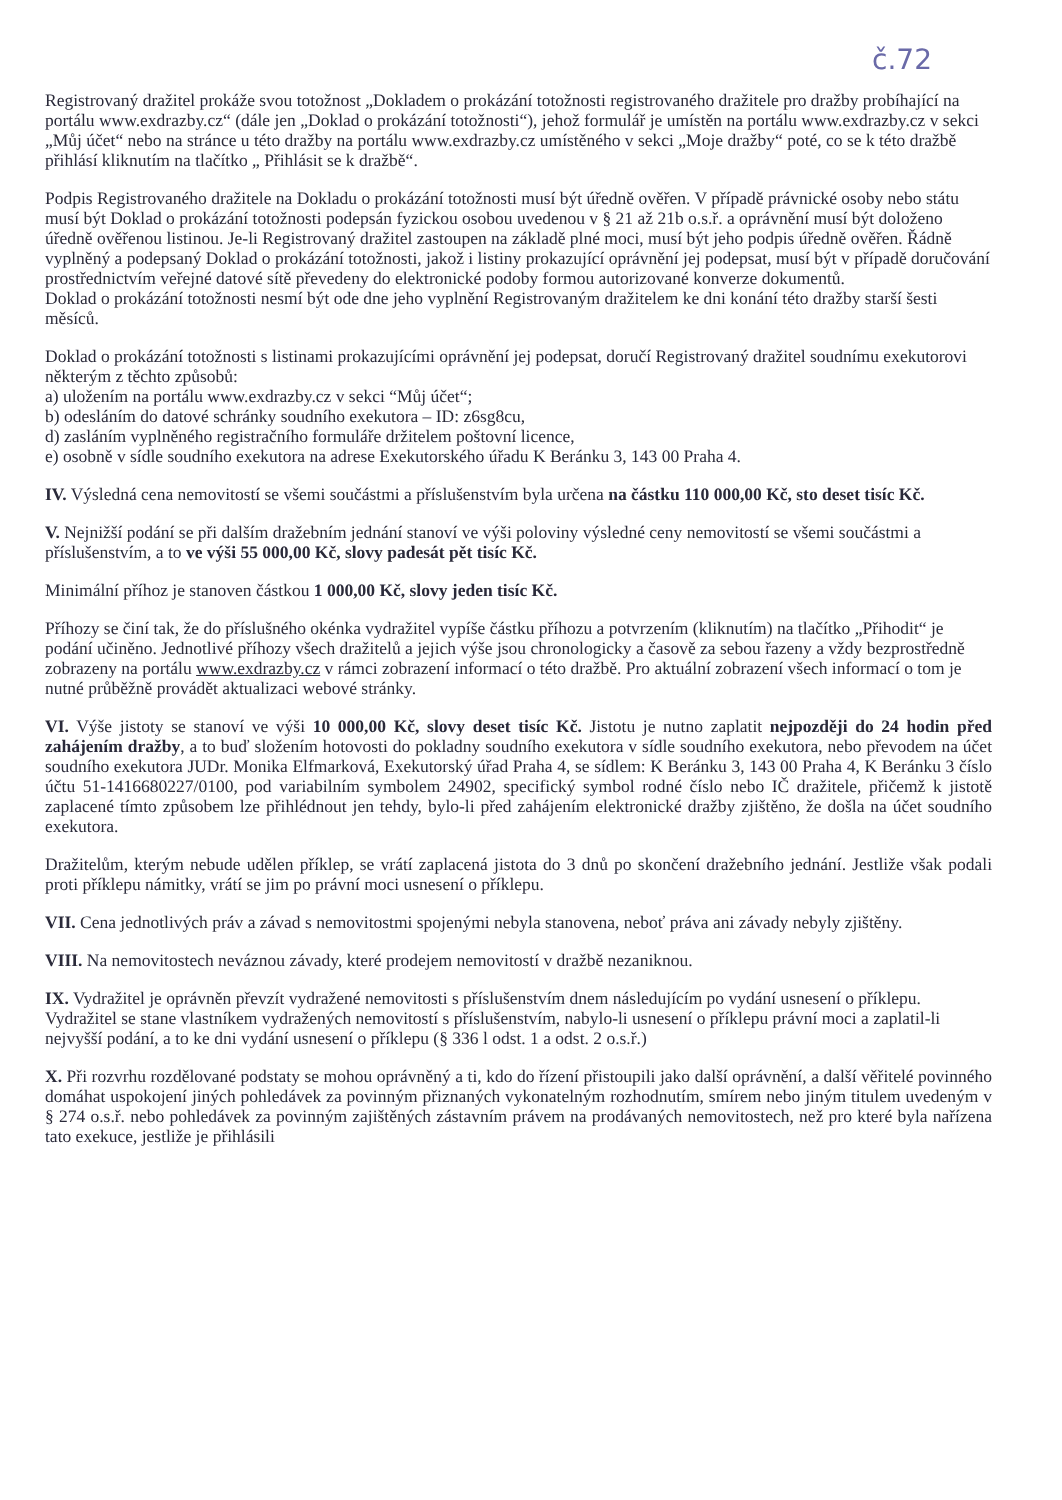č.72
Registrovaný dražitel prokáže svou totožnost „Dokladem o prokázání totožnosti registrovaného dražitele pro dražby probíhající na portálu www.exdrazby.cz“ (dále jen „Doklad o prokázání totožnosti“), jehož formulář je umístěn na portálu www.exdrazby.cz v sekci „Můj účet“ nebo na stránce u této dražby na portálu www.exdrazby.cz umístěného v sekci „Moje dražby“ poté, co se k této dražbě přihlásí kliknutím na tlačítko „ Přihlásit se k dražbě“.
Podpis Registrovaného dražitele na Dokladu o prokázání totožnosti musí být úředně ověřen. V případě právnické osoby nebo státu musí být Doklad o prokázání totožnosti podepsán fyzickou osobou uvedenou v § 21 až 21b o.s.ř. a oprávnění musí být doloženo úředně ověřenou listinou. Je-li Registrovaný dražitel zastoupen na základě plné moci, musí být jeho podpis úředně ověřen. Řádně vyplněný a podepsaný Doklad o prokázání totožnosti, jakož i listiny prokazující oprávnění jej podepsat, musí být v případě doručování prostřednictvím veřejné datové sítě převedeny do elektronické podoby formou autorizované konverze dokumentů.
Doklad o prokázání totožnosti nesmí být ode dne jeho vyplnění Registrovaným dražitelem ke dni konání této dražby starší šesti měsíců.
Doklad o prokázání totožnosti s listinami prokazujícími oprávnění jej podepsat, doručí Registrovaný dražitel soudnímu exekutorovi některým z těchto způsobů:
a) uložením na portálu www.exdrazby.cz v sekci “Můj účet“;
b) odesláním do datové schránky soudního exekutora – ID: z6sg8cu,
d) zasláním vyplněného registračního formuláře držitelem poštovní licence,
e) osobně v sídle soudního exekutora na adrese Exekutorského úřadu K Beránku 3, 143 00 Praha 4.
IV. Výsledná cena nemovitostí se všemi součástmi a příslušenstvím byla určena na částku 110 000,00 Kč, sto deset tisíc Kč.
V. Nejnižší podání se při dalším dražebním jednání stanoví ve výši poloviny výsledné ceny nemovitostí se všemi součástmi a příslušenstvím, a to ve výši 55 000,00 Kč, slovy padesát pět tisíc Kč.
Minimální příhoz je stanoven částkou 1 000,00 Kč, slovy jeden tisíc Kč.
Příhozy se činí tak, že do příslušného okénka vydražitel vypíše částku příhozu a potvrzením (kliknutím) na tlačítko „Přihodit“ je podání učiněno. Jednotlivé příhozy všech dražitelů a jejich výše jsou chronologicky a časově za sebou řazeny a vždy bezprostředně zobrazeny na portálu www.exdrazby.cz v rámci zobrazení informací o této dražbě. Pro aktuální zobrazení všech informací o tom je nutné průběžně provádět aktualizaci webové stránky.
VI. Výše jistoty se stanoví ve výši 10 000,00 Kč, slovy deset tisíc Kč. Jistotu je nutno zaplatit nejpozději do 24 hodin před zahájením dražby, a to buď složením hotovosti do pokladny soudního exekutora v sídle soudního exekutora, nebo převodem na účet soudního exekutora JUDr. Monika Elfmarková, Exekutorský úřad Praha 4, se sídlem: K Beránku 3, 143 00 Praha 4, K Beránku 3 číslo účtu 51-1416680227/0100, pod variabilním symbolem 24902, specifický symbol rodné číslo nebo IČ dražitele, přičemž k jistotě zaplacené tímto způsobem lze přihlédnout jen tehdy, bylo-li před zahájením elektronické dražby zjištěno, že došla na účet soudního exekutora.
Dražitelům, kterým nebude udělen příklep, se vrátí zaplacená jistota do 3 dnů po skončení dražebního jednání. Jestliže však podali proti příklepu námitky, vrátí se jim po právní moci usnesení o příklepu.
VII. Cena jednotlivých práv a závad s nemovitostmi spojenými nebyla stanovena, neboť práva ani závady nebyly zjištěny.
VIII. Na nemovitostech neváznou závady, které prodejem nemovitostí v dražbě nezaniknou.
IX. Vydražitel je oprávněn převzít vydražené nemovitosti s příslušenstvím dnem následujícím po vydání usnesení o příklepu. Vydražitel se stane vlastníkem vydražených nemovitostí s příslušenstvím, nabylo-li usnesení o příklepu právní moci a zaplatil-li nejvyšší podání, a to ke dni vydání usnesení o příklepu (§ 336 l odst. 1 a odst. 2 o.s.ř.)
X. Při rozvrhu rozdělované podstaty se mohou oprávněný a ti, kdo do řízení přistoupili jako další oprávnění, a další věřitelé povinného domáhat uspokojení jiných pohledávek za povinným přiznaných vykonatelným rozhodnutím, smírem nebo jiným titulem uvedeným v § 274 o.s.ř. nebo pohledávek za povinným zajištěných zástavním právem na prodávaných nemovitostech, než pro které byla nařízena tato exekuce, jestliže je přihlásili